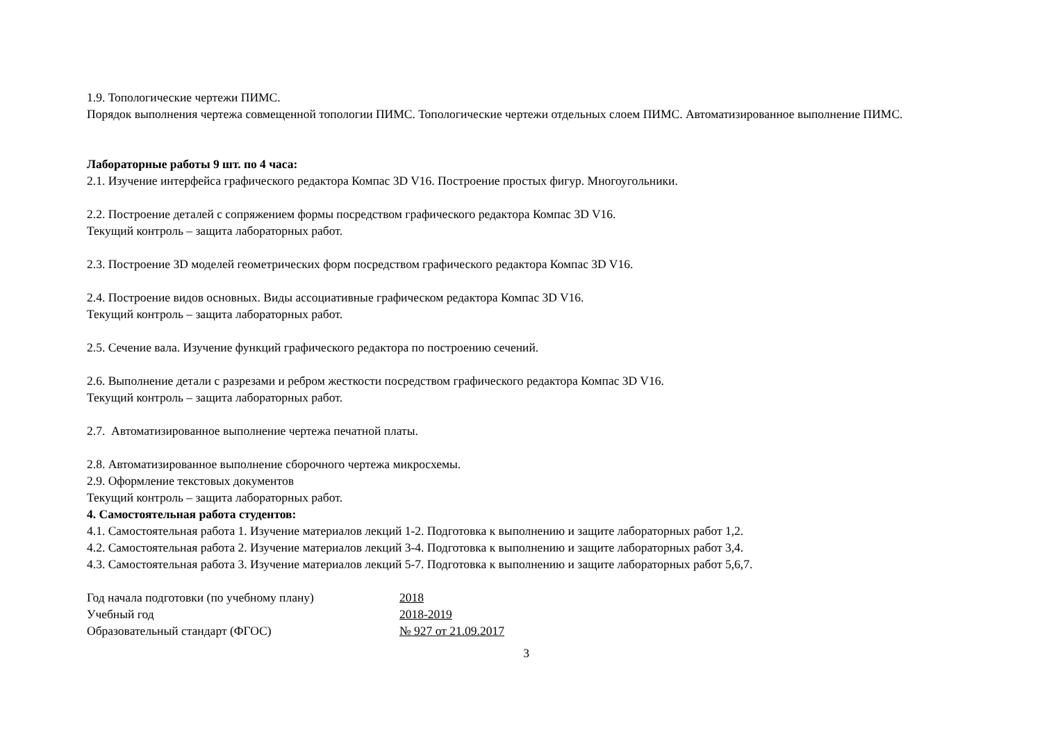1.9. Топологические чертежи ПИМС.
Порядок выполнения чертежа совмещенной топологии ПИМС. Топологические чертежи отдельных слоем ПИМС. Автоматизированное выполнение ПИМС.
Лабораторные работы 9 шт. по 4 часа:
2.1. Изучение интерфейса графического редактора Компас 3D V16. Построение простых фигур. Многоугольники.
2.2. Построение деталей с сопряжением формы посредством графического редактора Компас 3D V16.
Текущий контроль – защита лабораторных работ.
2.3. Построение 3D моделей геометрических форм посредством графического редактора Компас 3D V16.
2.4. Построение видов основных. Виды ассоциативные графическом редактора Компас 3D V16.
Текущий контроль – защита лабораторных работ.
2.5. Сечение вала. Изучение функций графического редактора по построению сечений.
2.6. Выполнение детали с разрезами и ребром жесткости посредством графического редактора Компас 3D V16.
Текущий контроль – защита лабораторных работ.
2.7. Автоматизированное выполнение чертежа печатной платы.
2.8. Автоматизированное выполнение сборочного чертежа микросхемы.
2.9. Оформление текстовых документов
Текущий контроль – защита лабораторных работ.
4. Самостоятельная работа студентов:
4.1. Самостоятельная работа 1. Изучение материалов лекций 1-2. Подготовка к выполнению и защите лабораторных работ 1,2.
4.2. Самостоятельная работа 2. Изучение материалов лекций 3-4. Подготовка к выполнению и защите лабораторных работ 3,4.
4.3. Самостоятельная работа 3. Изучение материалов лекций 5-7. Подготовка к выполнению и защите лабораторных работ 5,6,7.
| Год начала подготовки (по учебному плану) | 2018 |
| Учебный год | 2018-2019 |
| Образовательный стандарт (ФГОС) | № 927 от 21.09.2017 |
3